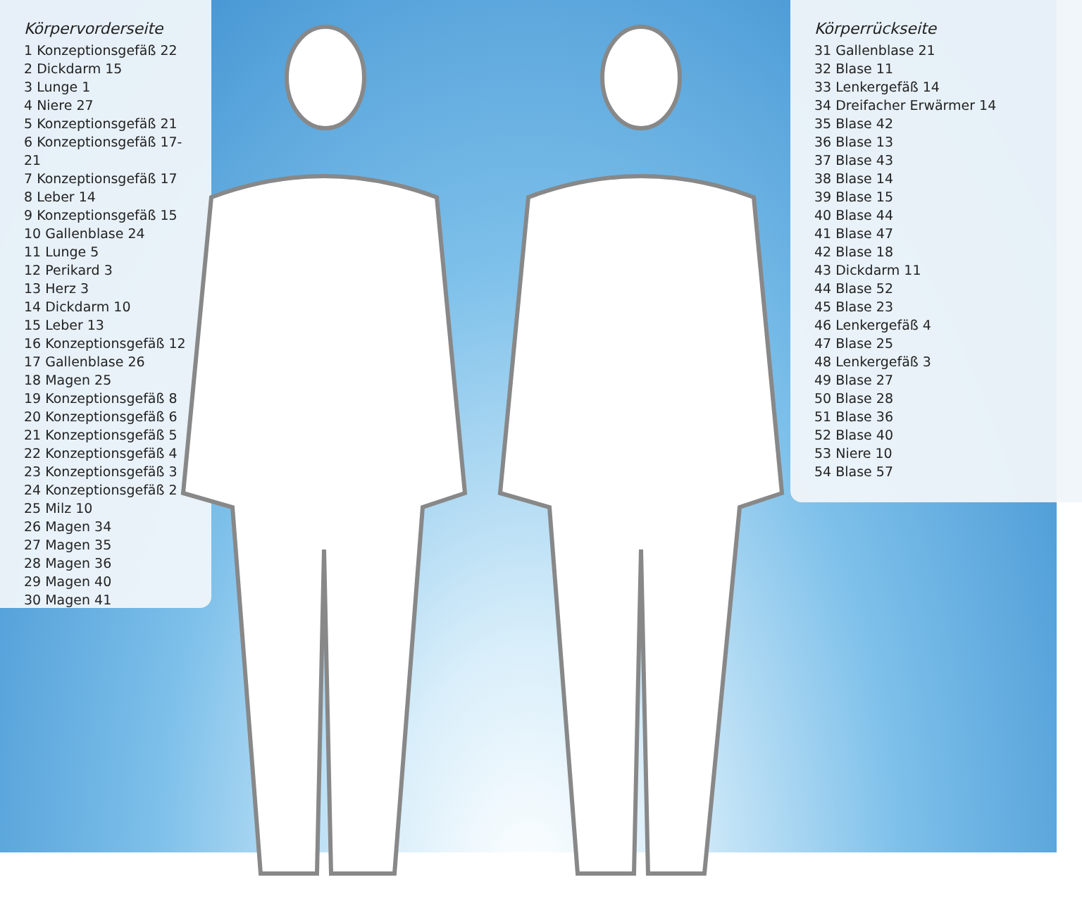Körpervorderseite
1 Konzeptionsgefäß 22
2 Dickdarm 15
3 Lunge 1
4 Niere 27
5 Konzeptionsgefäß 21
6 Konzeptionsgefäß 17-21
7 Konzeptionsgefäß 17
8 Leber 14
9 Konzeptionsgefäß 15
10 Gallenblase 24
11 Lunge 5
12 Perikard 3
13 Herz 3
14 Dickdarm 10
15 Leber 13
16 Konzeptionsgefäß 12
17 Gallenblase 26
18 Magen 25
19 Konzeptionsgefäß 8
20 Konzeptionsgefäß 6
21 Konzeptionsgefäß 5
22 Konzeptionsgefäß 4
23 Konzeptionsgefäß 3
24 Konzeptionsgefäß 2
25 Milz 10
26 Magen 34
27 Magen 35
28 Magen 36
29 Magen 40
30 Magen 41
Körperrückseite
31 Gallenblase 21
32 Blase 11
33 Lenkergefäß 14
34 Dreifacher Erwärmer 14
35 Blase 42
36 Blase 13
37 Blase 43
38 Blase 14
39 Blase 15
40 Blase 44
41 Blase 47
42 Blase 18
43 Dickdarm 11
44 Blase 52
45 Blase 23
46 Lenkergefäß 4
47 Blase 25
48 Lenkergefäß 3
49 Blase 27
50 Blase 28
51 Blase 36
52 Blase 40
53 Niere 10
54 Blase 57